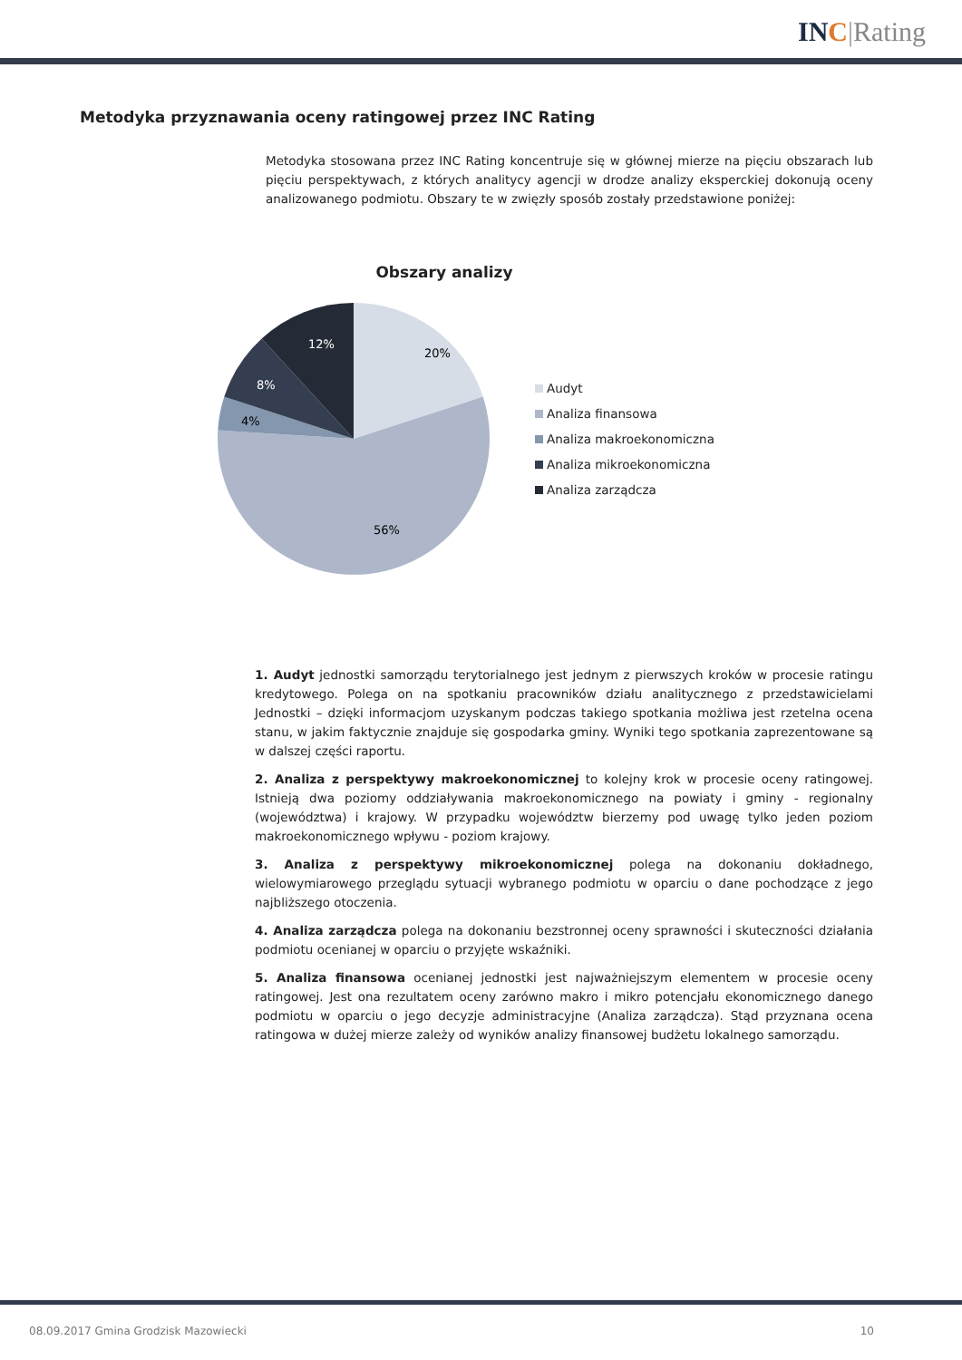IN C|Rating
Metodyka przyznawania oceny ratingowej przez INC Rating
Metodyka stosowana przez INC Rating koncentruje się w głównej mierze na pięciu obszarach lub pięciu perspektywach, z których analitycy agencji w drodze analizy eksperckiej dokonują oceny analizowanego podmiotu. Obszary te w zwięzły sposób zostały przedstawione poniżej:
Obszary analizy
20%
56%
4%
8%
12%
Audyt
Analiza finansowa
Analiza makroekonomiczna
Analiza mikroekonomiczna
Analiza zarządcza
1. Audyt jednostki samorządu terytorialnego jest jednym z pierwszych kroków w procesie ratingu kredytowego. Polega on na spotkaniu pracowników działu analitycznego z przedstawicielami Jednostki – dzięki informacjom uzyskanym podczas takiego spotkania możliwa jest rzetelna ocena stanu, w jakim faktycznie znajduje się gospodarka gminy. Wyniki tego spotkania zaprezentowane są w dalszej części raportu.
2. Analiza z perspektywy makroekonomicznej to kolejny krok w procesie oceny ratingowej. Istnieją dwa poziomy oddziaływania makroekonomicznego na powiaty i gminy - regionalny (województwa) i krajowy. W przypadku województw bierzemy pod uwagę tylko jeden poziom makroekonomicznego wpływu - poziom krajowy.
3. Analiza z perspektywy mikroekonomicznej polega na dokonaniu dokładnego, wielowymiarowego przeglądu sytuacji wybranego podmiotu w oparciu o dane pochodzące z jego najbliższego otoczenia.
4. Analiza zarządcza polega na dokonaniu bezstronnej oceny sprawności i skuteczności działania podmiotu ocenianej w oparciu o przyjęte wskaźniki.
5. Analiza finansowa ocenianej jednostki jest najważniejszym elementem w procesie oceny ratingowej. Jest ona rezultatem oceny zarówno makro i mikro potencjału ekonomicznego danego podmiotu w oparciu o jego decyzje administracyjne (Analiza zarządcza). Stąd przyznana ocena ratingowa w dużej mierze zależy od wyników analizy finansowej budżetu lokalnego samorządu.
08.09.2017 Gmina Grodzisk Mazowiecki 10